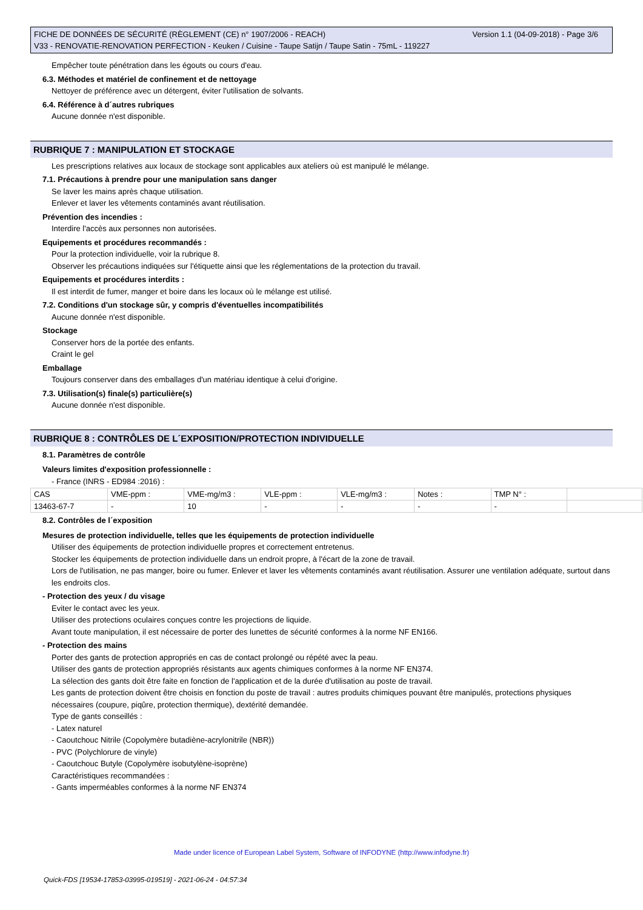FICHE DE DONNÉES DE SÉCURITÉ (RÈGLEMENT (CE) n° 1907/2006 - REACH) Version 1.1 (04-09-2018) - Page 3/6
V33 - RENOVATIE-RENOVATION PERFECTION - Keuken / Cuisine - Taupe Satijn / Taupe Satin - 75mL - 119227
Empêcher toute pénétration dans les égouts ou cours d'eau.
6.3. Méthodes et matériel de confinement et de nettoyage
Nettoyer de préférence avec un détergent, éviter l'utilisation de solvants.
6.4. Référence à d´autres rubriques
Aucune donnée n'est disponible.
RUBRIQUE 7 : MANIPULATION ET STOCKAGE
Les prescriptions relatives aux locaux de stockage sont applicables aux ateliers où est manipulé le mélange.
7.1. Précautions à prendre pour une manipulation sans danger
Se laver les mains après chaque utilisation.
Enlever et laver les vêtements contaminés avant réutilisation.
Prévention des incendies :
Interdire l'accès aux personnes non autorisées.
Equipements et procédures recommandés :
Pour la protection individuelle, voir la rubrique 8.
Observer les précautions indiquées sur l'étiquette ainsi que les réglementations de la protection du travail.
Equipements et procédures interdits :
Il est interdit de fumer, manger et boire dans les locaux où le mélange est utilisé.
7.2. Conditions d'un stockage sûr, y compris d'éventuelles incompatibilités
Aucune donnée n'est disponible.
Stockage
Conserver hors de la portée des enfants.
Craint le gel
Emballage
Toujours conserver dans des emballages d'un matériau identique à celui d'origine.
7.3. Utilisation(s) finale(s) particulière(s)
Aucune donnée n'est disponible.
RUBRIQUE 8 : CONTRÔLES DE L´EXPOSITION/PROTECTION INDIVIDUELLE
8.1. Paramètres de contrôle
Valeurs limites d'exposition professionnelle :
- France (INRS - ED984 :2016) :
| CAS | VME-ppm : | VME-mg/m3 : | VLE-ppm : | VLE-mg/m3 : | Notes : | TMP N° : | |
| 13463-67-7 | - | 10 | - | - | - | - | |
8.2. Contrôles de l´exposition
Mesures de protection individuelle, telles que les équipements de protection individuelle
Utiliser des équipements de protection individuelle propres et correctement entretenus.
Stocker les équipements de protection individuelle dans un endroit propre, à l'écart de la zone de travail.
Lors de l'utilisation, ne pas manger, boire ou fumer. Enlever et laver les vêtements contaminés avant réutilisation. Assurer une ventilation adéquate, surtout dans les endroits clos.
- Protection des yeux / du visage
Eviter le contact avec les yeux.
Utiliser des protections oculaires conçues contre les projections de liquide.
Avant toute manipulation, il est nécessaire de porter des lunettes de sécurité conformes à la norme NF EN166.
- Protection des mains
Porter des gants de protection appropriés en cas de contact prolongé ou répété avec la peau.
Utiliser des gants de protection appropriés résistants aux agents chimiques conformes à la norme NF EN374.
La sélection des gants doit être faite en fonction de l'application et de la durée d'utilisation au poste de travail.
Les gants de protection doivent être choisis en fonction du poste de travail : autres produits chimiques pouvant être manipulés, protections physiques nécessaires (coupure, piqûre, protection thermique), dextérité demandée.
Type de gants conseillés :
- Latex naturel
- Caoutchouc Nitrile (Copolymère butadiène-acrylonitrile (NBR))
- PVC (Polychlorure de vinyle)
- Caoutchouc Butyle (Copolymère isobutylène-isoprène)
Caractéristiques recommandées :
- Gants imperméables conformes à la norme NF EN374
Made under licence of European Label System, Software of INFODYNE (http://www.infodyne.fr)
Quick-FDS [19534-17853-03995-019519] - 2021-06-24 - 04:57:34